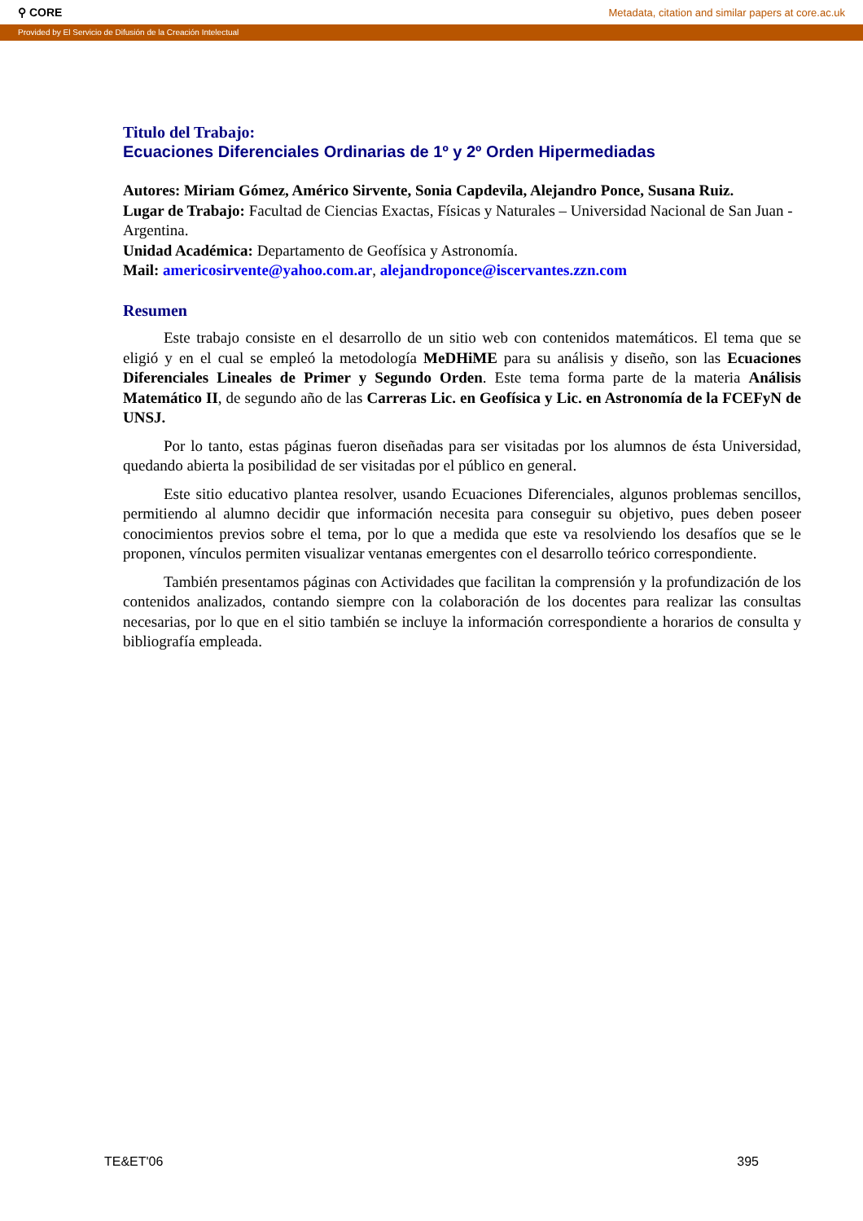⚲ CORE Metadata, citation and similar papers at core.ac.uk
Provided by El Servicio de Difusión de la Creación Intelectual
Titulo del Trabajo:
Ecuaciones Diferenciales Ordinarias de 1º y 2º Orden Hipermediadas
Autores: Miriam Gómez, Américo Sirvente, Sonia Capdevila, Alejandro Ponce, Susana Ruiz.
Lugar de Trabajo: Facultad de Ciencias Exactas, Físicas y Naturales – Universidad Nacional de San Juan - Argentina.
Unidad Académica: Departamento de Geofísica y Astronomía.
Mail: americosirvente@yahoo.com.ar, alejandroponce@iscervantes.zzn.com
Resumen
Este trabajo consiste en el desarrollo de un sitio web con contenidos matemáticos. El tema que se eligió y en el cual se empleó la metodología MeDHiME para su análisis y diseño, son las Ecuaciones Diferenciales Lineales de Primer y Segundo Orden. Este tema forma parte de la materia Análisis Matemático II, de segundo año de las Carreras Lic. en Geofísica y Lic. en Astronomía de la FCEFyN de UNSJ.
Por lo tanto, estas páginas fueron diseñadas para ser visitadas por los alumnos de ésta Universidad, quedando abierta la posibilidad de ser visitadas por el público en general.
Este sitio educativo plantea resolver, usando Ecuaciones Diferenciales, algunos problemas sencillos, permitiendo al alumno decidir que información necesita para conseguir su objetivo, pues deben poseer conocimientos previos sobre el tema, por lo que a medida que este va resolviendo los desafíos que se le proponen, vínculos permiten visualizar ventanas emergentes con el desarrollo teórico correspondiente.
También presentamos páginas con Actividades que facilitan la comprensión y la profundización de los contenidos analizados, contando siempre con la colaboración de los docentes para realizar las consultas necesarias, por lo que en el sitio también se incluye la información correspondiente a horarios de consulta y bibliografía empleada.
TE&ET'06 395